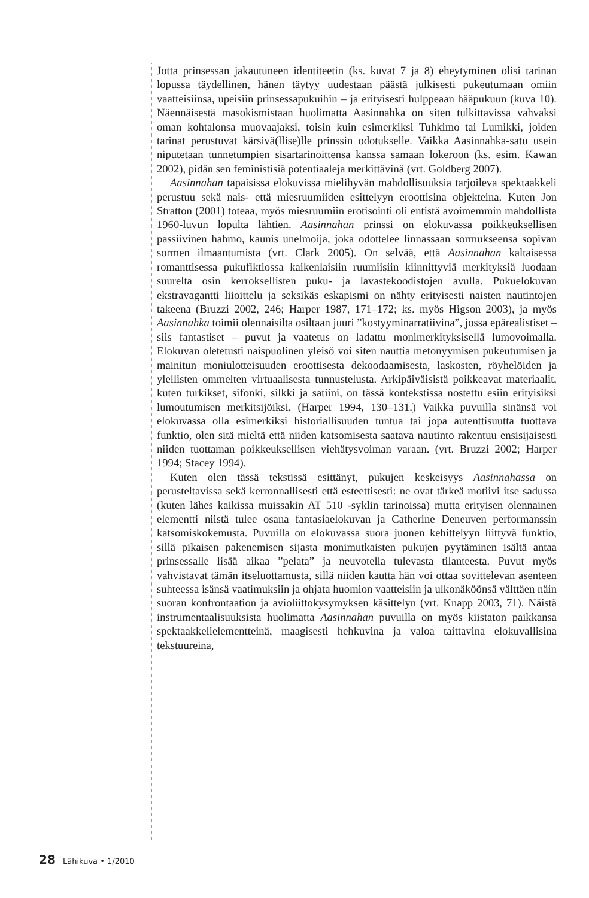Jotta prinsessan jakautuneen identiteetin (ks. kuvat 7 ja 8) eheytyminen olisi tarinan lopussa täydellinen, hänen täytyy uudestaan päästä julkisesti pukeutumaan omiin vaatteisiinsa, upeisiin prinsessapukuihin – ja erityisesti hulppeaan hääpukuun (kuva 10). Näennäisestä masokismistaan huolimatta Aasinnahka on siten tulkittavissa vahvaksi oman kohtalonsa muovaajaksi, toisin kuin esimerkiksi Tuhkimo tai Lumikki, joiden tarinat perustuvat kärsivä(llise)lle prinssin odotukselle. Vaikka Aasinnahka-satu usein niputetaan tunnetumpien sisartarinoittensa kanssa samaan lokeroon (ks. esim. Kawan 2002), pidän sen feministisiä potentiaaleja merkittävinä (vrt. Goldberg 2007).
Aasinnahan tapaisissa elokuvissa mielihyvän mahdollisuuksia tarjoileva spektaakkeli perustuu sekä nais- että miesruumiiden esittelyyn eroottisina objekteina. Kuten Jon Stratton (2001) toteaa, myös miesruumiin erotisointi oli entistä avoimemmin mahdollista 1960-luvun lopulta lähtien. Aasinnahan prinssi on elokuvassa poikkeuksellisen passiivinen hahmo, kaunis unelmoija, joka odottelee linnassaan sormukseensa sopivan sormen ilmaantumista (vrt. Clark 2005). On selvää, että Aasinnahan kaltaisessa romanttisessa pukufiktiossa kaikenlaisiin ruumiisiin kiinnittyviä merkityksiä luodaan suurelta osin kerroksellisten puku- ja lavastekoodistojen avulla. Pukuelokuvan ekstravagantti liioittelu ja seksikäs eskapismi on nähty erityisesti naisten nautintojen takeena (Bruzzi 2002, 246; Harper 1987, 171–172; ks. myös Higson 2003), ja myös Aasinnahka toimii olennaisilta osiltaan juuri ”kostyyminarratiivina”, jossa epärealistiset – siis fantastiset – puvut ja vaatetus on ladattu monimerkityksisellä lumovoimalla. Elokuvan oletetusti naispuolinen yleisö voi siten nauttia metonyymisen pukeutumisen ja mainitun moniulotteisuuden eroottisesta dekoodaamisesta, laskosten, röyhelöiden ja ylellisten ommelten virtuaalisesta tunnustelusta. Arkipäiväisistä poikkeavat materiaalit, kuten turkikset, sifonki, silkki ja satiini, on tässä kontekstissa nostettu esiin erityisiksi lumoutumisen merkitsijöiksi. (Harper 1994, 130–131.) Vaikka puvuilla sinänsä voi elokuvassa olla esimerkiksi historiallisuuden tuntua tai jopa autenttisuutta tuottava funktio, olen sitä mieltä että niiden katsomisesta saatava nautinto rakentuu ensisijaisesti niiden tuottaman poikkeuksellisen viehätysvoiman varaan. (vrt. Bruzzi 2002; Harper 1994; Stacey 1994).
Kuten olen tässä tekstissä esittänyt, pukujen keskeisyys Aasinnahassa on perusteltavissa sekä kerronnallisesti että esteettisesti: ne ovat tärkeä motiivi itse sadussa (kuten lähes kaikissa muissakin AT 510 -syklin tarinoissa) mutta erityisen olennainen elementti niistä tulee osana fantasiaelokuvan ja Catherine Deneuven performanssin katsomiskokemusta. Puvuilla on elokuvassa suora juonen kehittelyyn liittyvä funktio, sillä pikaisen pakenemisen sijasta monimutkaisten pukujen pyytäminen isältä antaa prinsessalle lisää aikaa ”pelata” ja neuvotella tulevasta tilanteesta. Puvut myös vahvistavat tämän itseluottamusta, sillä niiden kautta hän voi ottaa sovittelevan asenteen suhteessa isänsä vaatimuksiin ja ohjata huomion vaatteisiin ja ulkonäköönsä välttäen näin suoran konfrontaation ja avioliittokysymyksen käsittelyn (vrt. Knapp 2003, 71). Näistä instrumentaalisuuksista huolimatta Aasinnahan puvuilla on myös kiistaton paikkansa spektaakkelielementteinä, maagisesti hehkuvina ja valoa taittavina elokuvallisina tekstuureina,
28 Lähikuva • 1/2010